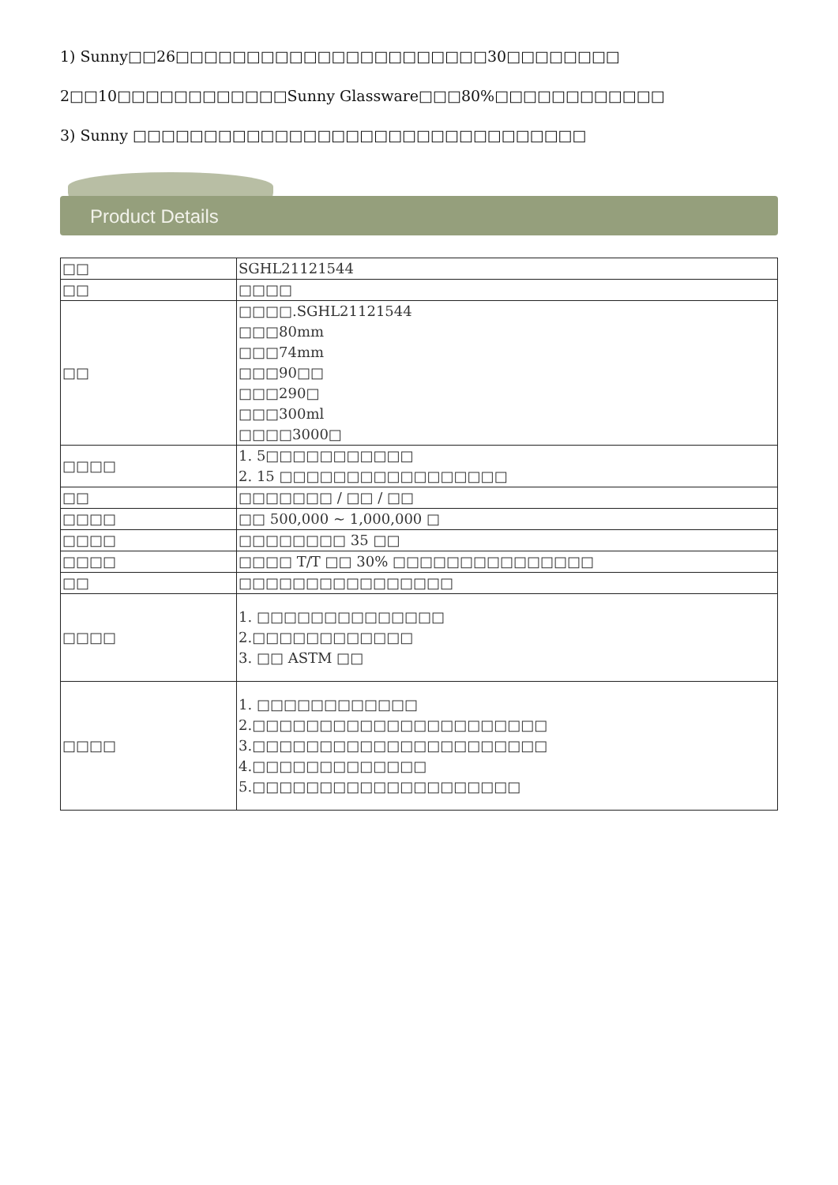1) Sunny□□26□□□□□□□□□□□□□□□□□□□□□□30□□□□□□□□
2□□10□□□□□□□□□□□□Sunny Glassware□□□80%□□□□□□□□□□□□
3) Sunny □□□□□□□□□□□□□□□□□□□□□□□□□□□□□□□□
Product Details
| □□ | SGHL21121544 |
| □□ | □□□□ |
| □□ | □□□□.SGHL21121544 □□□80mm □□□74mm □□□90□□ □□□290□ □□□300ml □□□□3000□ |
| □□□□ | 1. 5□□□□□□□□□□□ 2. 15 □□□□□□□□□□□□□□□□□ |
| □□ | □□□□□□□ / □□ / □□ |
| □□□□ | □□ 500,000 ~ 1,000,000 □ |
| □□□□ | □□□□□□□□ 35 □□ |
| □□□□ | □□□□ T/T □□ 30% □□□□□□□□□□□□□□□ |
| □□ | □□□□□□□□□□□□□□□□ |
| □□□□ | 1. □□□□□□□□□□□□□□ 2.□□□□□□□□□□□□ 3. □□ ASTM □□ |
| □□□□ | 1. □□□□□□□□□□□□ 2.□□□□□□□□□□□□□□□□□□□□□□ 3.□□□□□□□□□□□□□□□□□□□□□□ 4.□□□□□□□□□□□□□ 5.□□□□□□□□□□□□□□□□□□□□ |